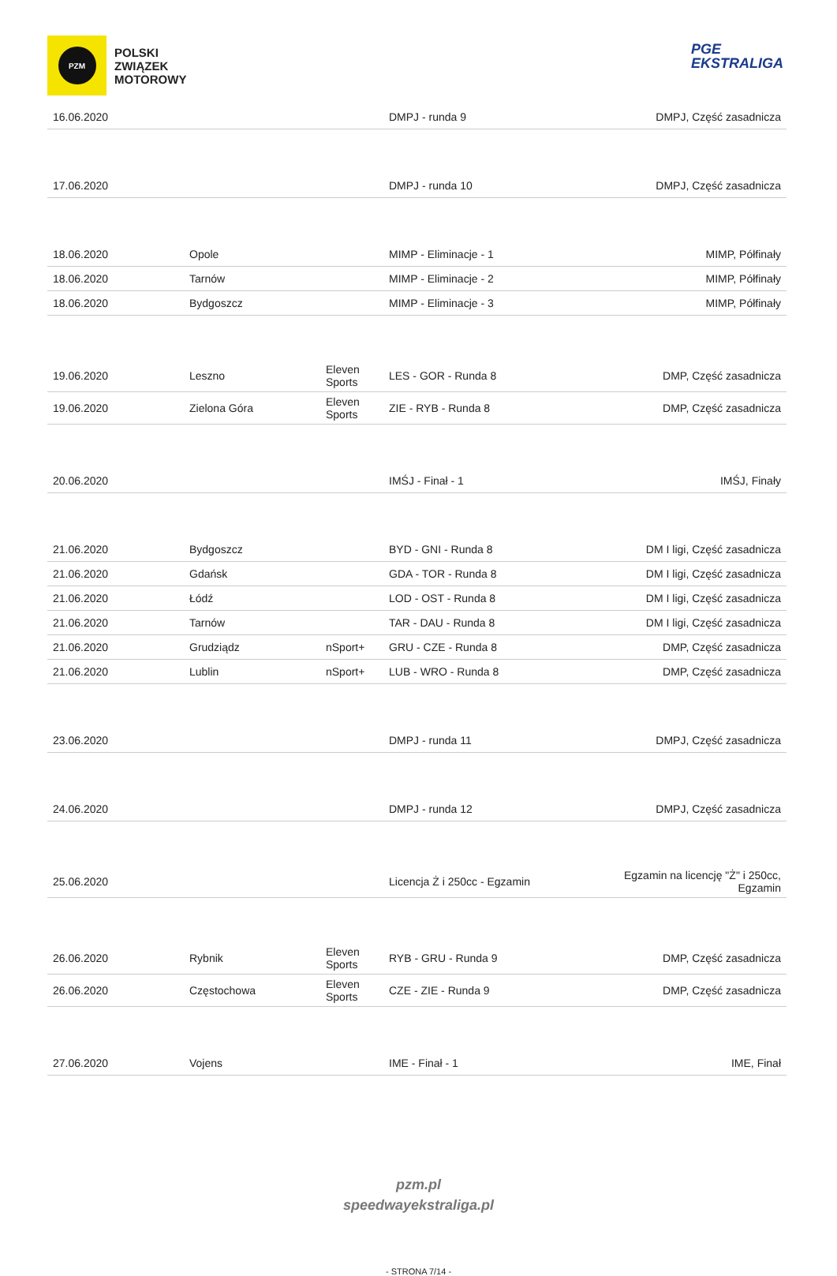PZM
POLSKI
ZWIĄZEK
MOTOROWY
PGE
EKSTRALIGA
| 16.06.2020 | | | DMPJ - runda 9 | DMPJ, Część zasadnicza |
| 17.06.2020 | | | DMPJ - runda 10 | DMPJ, Część zasadnicza |
| 18.06.2020 | Opole | | MIMP - Eliminacje - 1 | MIMP, Półfinały |
| 18.06.2020 | Tarnów | | MIMP - Eliminacje - 2 | MIMP, Półfinały |
| 18.06.2020 | Bydgoszcz | | MIMP - Eliminacje - 3 | MIMP, Półfinały |
| 19.06.2020 | Leszno | Eleven Sports | LES - GOR - Runda 8 | DMP, Część zasadnicza |
| 19.06.2020 | Zielona Góra | Eleven Sports | ZIE - RYB - Runda 8 | DMP, Część zasadnicza |
| 20.06.2020 | | | IMŚJ - Finał - 1 | IMŚJ, Finały |
| 21.06.2020 | Bydgoszcz | | BYD - GNI - Runda 8 | DM I ligi, Część zasadnicza |
| 21.06.2020 | Gdańsk | | GDA - TOR - Runda 8 | DM I ligi, Część zasadnicza |
| 21.06.2020 | Łódź | | LOD - OST - Runda 8 | DM I ligi, Część zasadnicza |
| 21.06.2020 | Tarnów | | TAR - DAU - Runda 8 | DM I ligi, Część zasadnicza |
| 21.06.2020 | Grudziądz | nSport+ | GRU - CZE - Runda 8 | DMP, Część zasadnicza |
| 21.06.2020 | Lublin | nSport+ | LUB - WRO - Runda 8 | DMP, Część zasadnicza |
| 23.06.2020 | | | DMPJ - runda 11 | DMPJ, Część zasadnicza |
| 24.06.2020 | | | DMPJ - runda 12 | DMPJ, Część zasadnicza |
| 25.06.2020 | | | Licencja Ż i 250cc - Egzamin | Egzamin na licencję "Ż" i 250cc, Egzamin |
| 26.06.2020 | Rybnik | Eleven Sports | RYB - GRU - Runda 9 | DMP, Część zasadnicza |
| 26.06.2020 | Częstochowa | Eleven Sports | CZE - ZIE - Runda 9 | DMP, Część zasadnicza |
| 27.06.2020 | Vojens | | IME - Finał - 1 | IME, Finał |
pzm.pl
speedwayekstraliga.pl
- STRONA 7/14 -